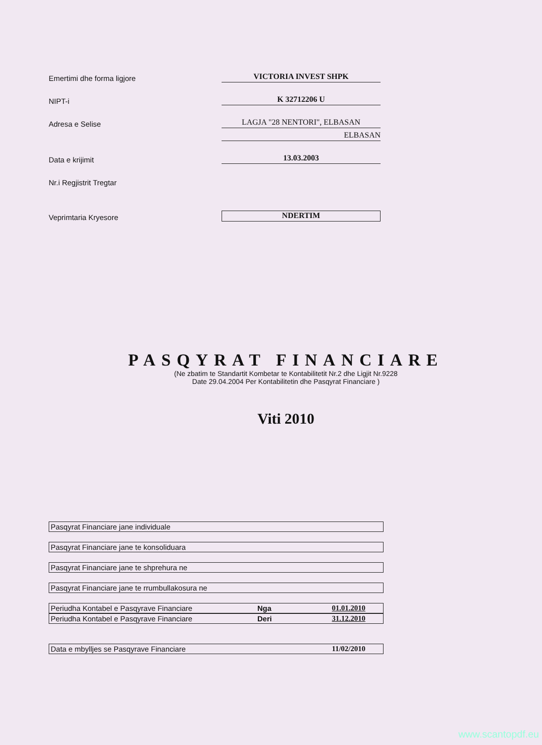Emertimi dhe forma ligjore
VICTORIA INVEST SHPK
NIPT-i
K 32712206 U
Adresa e Selise
LAGJA "28 NENTORI", ELBASAN
ELBASAN
Data e krijimit
13.03.2003
Nr.i Regjistrit Tregtar
Veprimtaria Kryesore
NDERTIM
PASQYRAT FINANCIARE
(Ne zbatim te Standartit Kombetar te Kontabilitetit Nr.2 dhe Ligjit Nr.9228
Date 29.04.2004 Per Kontabilitetin dhe Pasqyrat Financiare )
Viti 2010
Pasqyrat Financiare jane individuale
Pasqyrat Financiare jane te konsoliduara
Pasqyrat Financiare jane te shprehura ne
Pasqyrat Financiare jane te rrumbullakosura ne
Periudha Kontabel e Pasqyrave Financiare Nga 01.01.2010
Periudha Kontabel e Pasqyrave Financiare Deri 31.12.2010
Data e mbylljes se Pasqyrave Financiare 11/02/2010
www.scantopdf.eu